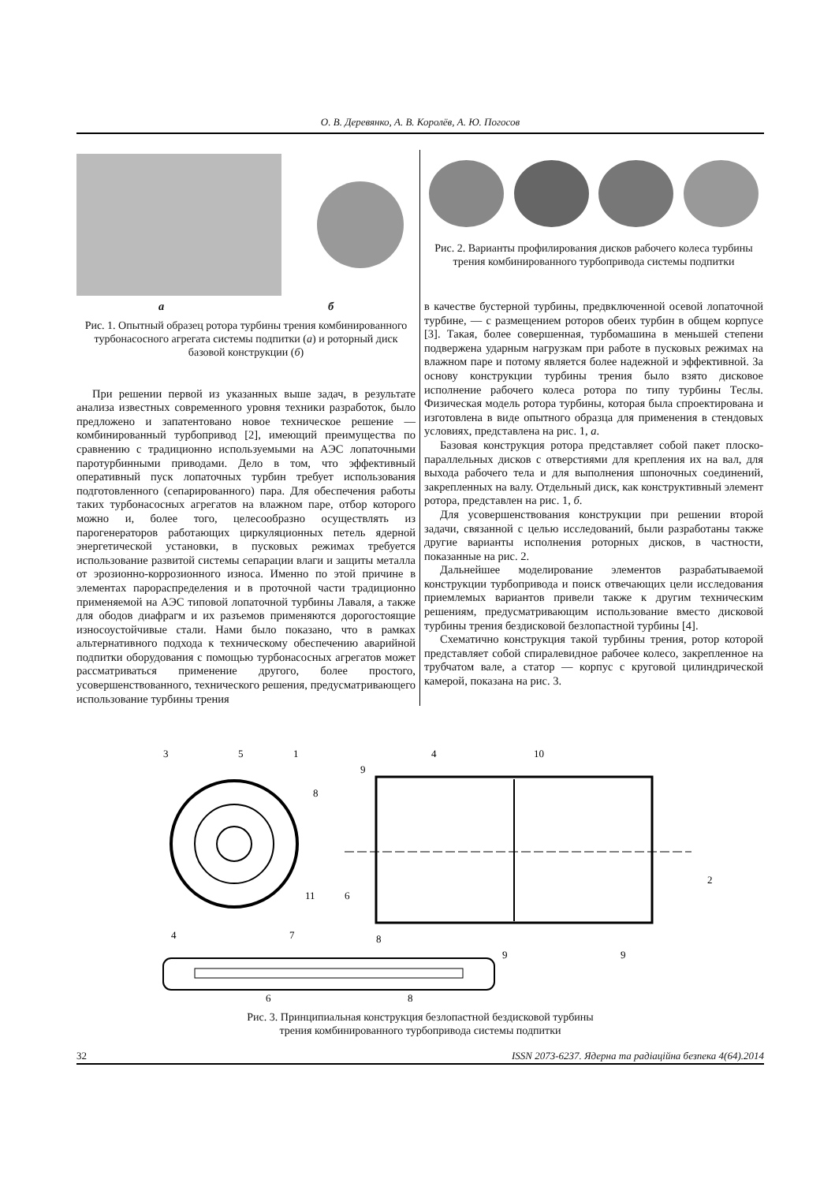О. В. Деревянко, А. В. Королёв, А. Ю. Погосов
а б
Рис. 1. Опытный образец ротора турбины трения комбинированного турбонасосного агрегата системы подпитки (а) и роторный диск базовой конструкции (б)
При решении первой из указанных выше задач, в результате анализа известных современного уровня техники разработок, было предложено и запатентовано новое техническое решение — комбинированный турбопривод [2], имеющий преимущества по сравнению с традиционно используемыми на АЭС лопаточными паротурбинными приводами. Дело в том, что эффективный оперативный пуск лопаточных турбин требует использования подготовленного (сепарированного) пара. Для обеспечения работы таких турбонасосных агрегатов на влажном паре, отбор которого можно и, более того, целесообразно осуществлять из парогенераторов работающих циркуляционных петель ядерной энергетической установки, в пусковых режимах требуется использование развитой системы сепарации влаги и защиты металла от эрозионно-коррозионного износа. Именно по этой причине в элементах парораспределения и в проточной части традиционно применяемой на АЭС типовой лопаточной турбины Лаваля, а также для ободов диафрагм и их разъемов применяются дорогостоящие износоустойчивые стали. Нами было показано, что в рамках альтернативного подхода к техническому обеспечению аварийной подпитки оборудования с помощью турбонасосных агрегатов может рассматриваться применение другого, более простого, усовершенствованного, технического решения, предусматривающего использование турбины трения
Рис. 2. Варианты профилирования дисков рабочего колеса турбины трения комбинированного турбопривода системы подпитки
в качестве бустерной турбины, предвключенной осевой лопаточной турбине, — с размещением роторов обеих турбин в общем корпусе [3]. Такая, более совершенная, турбомашина в меньшей степени подвержена ударным нагрузкам при работе в пусковых режимах на влажном паре и потому является более надежной и эффективной. За основу конструкции турбины трения было взято дисковое исполнение рабочего колеса ротора по типу турбины Теслы. Физическая модель ротора турбины, которая была спроектирована и изготовлена в виде опытного образца для применения в стендовых условиях, представлена на рис. 1, а.
Базовая конструкция ротора представляет собой пакет плоско-параллельных дисков с отверстиями для крепления их на вал, для выхода рабочего тела и для выполнения шпоночных соединений, закрепленных на валу. Отдельный диск, как конструктивный элемент ротора, представлен на рис. 1, б.
Для усовершенствования конструкции при решении второй задачи, связанной с целью исследований, были разработаны также другие варианты исполнения роторных дисков, в частности, показанные на рис. 2.
Дальнейшее моделирование элементов разрабатываемой конструкции турбопривода и поиск отвечающих цели исследования приемлемых вариантов привели также к другим техническим решениям, предусматривающим использование вместо дисковой турбины трения бездисковой безлопастной турбины [4].
Схематично конструкция такой турбины трения, ротор которой представляет собой спиралевидное рабочее колесо, закрепленное на трубчатом вале, а статор — корпус с круговой цилиндрической камерой, показана на рис. 3.
3
5
1
8
11
4
7
4
10
9
6
2
8
9
9
6
8
Рис. 3. Принципиальная конструкция безлопастной бездисковой турбины
трения комбинированного турбопривода системы подпитки
32 ISSN 2073-6237. Ядерна та радіаційна безпека 4(64).2014